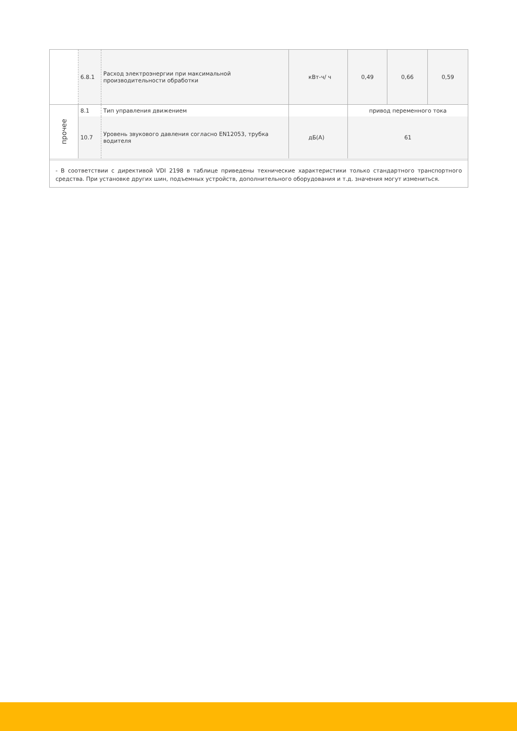| | 6.8.1 | Расход электроэнергии при максимальной производительности обработки | кВт-ч/ ч | 0,49 | 0,66 | 0,59 |
| прочее | 8.1 | Тип управления движением | | привод переменного тока | | |
| | 10.7 | Уровень звукового давления согласно EN12053, трубка водителя | дБ(А) | 61 | | |
- В соответствии с директивой VDI 2198 в таблице приведены технические характеристики только стандартного транспортного средства. При установке других шин, подъемных устройств, дополнительного оборудования и т.д. значения могут измениться.